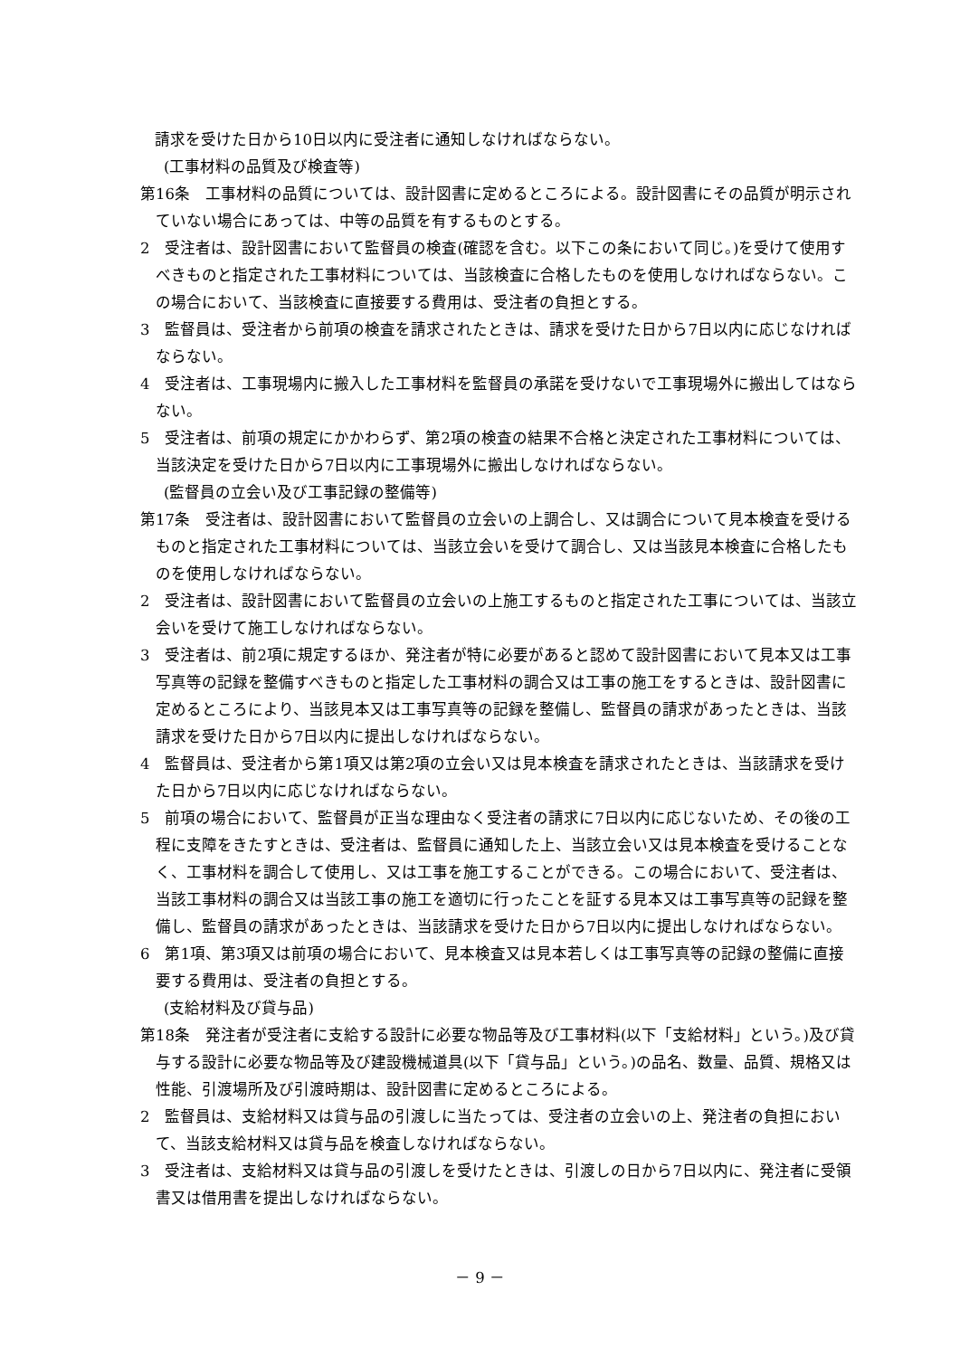請求を受けた日から10日以内に受注者に通知しなければならない。
(工事材料の品質及び検査等)
第16条　工事材料の品質については、設計図書に定めるところによる。設計図書にその品質が明示されていない場合にあっては、中等の品質を有するものとする。
2　受注者は、設計図書において監督員の検査(確認を含む。以下この条において同じ。)を受けて使用すべきものと指定された工事材料については、当該検査に合格したものを使用しなければならない。この場合において、当該検査に直接要する費用は、受注者の負担とする。
3　監督員は、受注者から前項の検査を請求されたときは、請求を受けた日から7日以内に応じなければならない。
4　受注者は、工事現場内に搬入した工事材料を監督員の承諾を受けないで工事現場外に搬出してはならない。
5　受注者は、前項の規定にかかわらず、第2項の検査の結果不合格と決定された工事材料については、当該決定を受けた日から7日以内に工事現場外に搬出しなければならない。
(監督員の立会い及び工事記録の整備等)
第17条　受注者は、設計図書において監督員の立会いの上調合し、又は調合について見本検査を受けるものと指定された工事材料については、当該立会いを受けて調合し、又は当該見本検査に合格したものを使用しなければならない。
2　受注者は、設計図書において監督員の立会いの上施工するものと指定された工事については、当該立会いを受けて施工しなければならない。
3　受注者は、前2項に規定するほか、発注者が特に必要があると認めて設計図書において見本又は工事写真等の記録を整備すべきものと指定した工事材料の調合又は工事の施工をするときは、設計図書に定めるところにより、当該見本又は工事写真等の記録を整備し、監督員の請求があったときは、当該請求を受けた日から7日以内に提出しなければならない。
4　監督員は、受注者から第1項又は第2項の立会い又は見本検査を請求されたときは、当該請求を受けた日から7日以内に応じなければならない。
5　前項の場合において、監督員が正当な理由なく受注者の請求に7日以内に応じないため、その後の工程に支障をきたすときは、受注者は、監督員に通知した上、当該立会い又は見本検査を受けることなく、工事材料を調合して使用し、又は工事を施工することができる。この場合において、受注者は、当該工事材料の調合又は当該工事の施工を適切に行ったことを証する見本又は工事写真等の記録を整備し、監督員の請求があったときは、当該請求を受けた日から7日以内に提出しなければならない。
6　第1項、第3項又は前項の場合において、見本検査又は見本若しくは工事写真等の記録の整備に直接要する費用は、受注者の負担とする。
(支給材料及び貸与品)
第18条　発注者が受注者に支給する設計に必要な物品等及び工事材料(以下「支給材料」という。)及び貸与する設計に必要な物品等及び建設機械道具(以下「貸与品」という。)の品名、数量、品質、規格又は性能、引渡場所及び引渡時期は、設計図書に定めるところによる。
2　監督員は、支給材料又は貸与品の引渡しに当たっては、受注者の立会いの上、発注者の負担において、当該支給材料又は貸与品を検査しなければならない。
3　受注者は、支給材料又は貸与品の引渡しを受けたときは、引渡しの日から7日以内に、発注者に受領書又は借用書を提出しなければならない。
－ 9 －